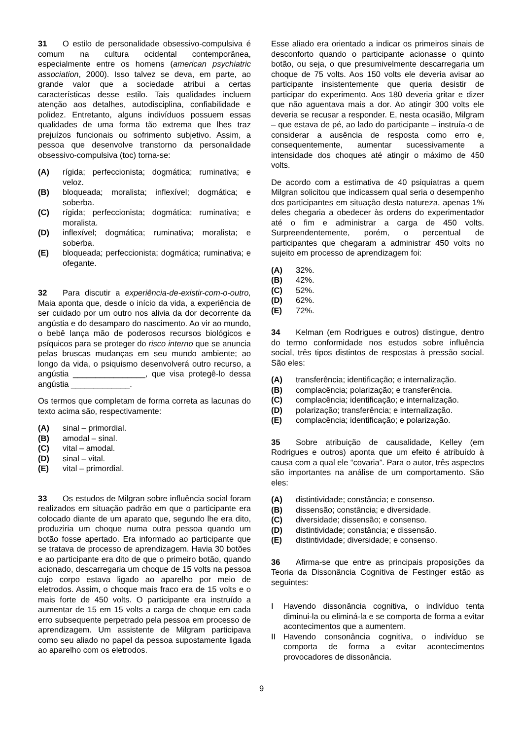31 O estilo de personalidade obsessivo-compulsiva é comum na cultura ocidental contemporânea, especialmente entre os homens (american psychiatric association, 2000). Isso talvez se deva, em parte, ao grande valor que a sociedade atribui a certas características desse estilo. Tais qualidades incluem atenção aos detalhes, autodisciplina, confiabilidade e polidez. Entretanto, alguns indivíduos possuem essas qualidades de uma forma tão extrema que lhes traz prejuízos funcionais ou sofrimento subjetivo. Assim, a pessoa que desenvolve transtorno da personalidade obsessivo-compulsiva (toc) torna-se:
(A) rígida; perfeccionista; dogmática; ruminativa; e veloz.
(B) bloqueada; moralista; inflexível; dogmática; e soberba.
(C) rígida; perfeccionista; dogmática; ruminativa; e moralista.
(D) inflexível; dogmática; ruminativa; moralista; e soberba.
(E) bloqueada; perfeccionista; dogmática; ruminativa; e ofegante.
32 Para discutir a experiência-de-existir-com-o-outro, Maia aponta que, desde o início da vida, a experiência de ser cuidado por um outro nos alivia da dor decorrente da angústia e do desamparo do nascimento. Ao vir ao mundo, o bebê lança mão de poderosos recursos biológicos e psíquicos para se proteger do risco interno que se anuncia pelas bruscas mudanças em seu mundo ambiente; ao longo da vida, o psiquismo desenvolverá outro recurso, a angústia ________________, que visa protegê-lo dessa angústia _____________.
Os termos que completam de forma correta as lacunas do texto acima são, respectivamente:
(A) sinal – primordial.
(B) amodal – sinal.
(C) vital – amodal.
(D) sinal – vital.
(E) vital – primordial.
33 Os estudos de Milgran sobre influência social foram realizados em situação padrão em que o participante era colocado diante de um aparato que, segundo lhe era dito, produziria um choque numa outra pessoa quando um botão fosse apertado. Era informado ao participante que se tratava de processo de aprendizagem. Havia 30 botões e ao participante era dito de que o primeiro botão, quando acionado, descarregaria um choque de 15 volts na pessoa cujo corpo estava ligado ao aparelho por meio de eletrodos. Assim, o choque mais fraco era de 15 volts e o mais forte de 450 volts. O participante era instruído a aumentar de 15 em 15 volts a carga de choque em cada erro subsequente perpetrado pela pessoa em processo de aprendizagem. Um assistente de Milgram participava como seu aliado no papel da pessoa supostamente ligada ao aparelho com os eletrodos.
Esse aliado era orientado a indicar os primeiros sinais de desconforto quando o participante acionasse o quinto botão, ou seja, o que presumivelmente descarregaria um choque de 75 volts. Aos 150 volts ele deveria avisar ao participante insistentemente que queria desistir de participar do experimento. Aos 180 deveria gritar e dizer que não aguentava mais a dor. Ao atingir 300 volts ele deveria se recusar a responder. E, nesta ocasião, Milgram – que estava de pé, ao lado do participante – instruía-o de considerar a ausência de resposta como erro e, consequentemente, aumentar sucessivamente a intensidade dos choques até atingir o máximo de 450 volts.
De acordo com a estimativa de 40 psiquiatras a quem Milgran solicitou que indicassem qual seria o desempenho dos participantes em situação desta natureza, apenas 1% deles chegaria a obedecer às ordens do experimentador até o fim e administrar a carga de 450 volts. Surpreendentemente, porém, o percentual de participantes que chegaram a administrar 450 volts no sujeito em processo de aprendizagem foi:
(A) 32%.
(B) 42%.
(C) 52%.
(D) 62%.
(E) 72%.
34 Kelman (em Rodrigues e outros) distingue, dentro do termo conformidade nos estudos sobre influência social, três tipos distintos de respostas à pressão social. São eles:
(A) transferência; identificação; e internalização.
(B) complacência; polarização; e transferência.
(C) complacência; identificação; e internalização.
(D) polarização; transferência; e internalização.
(E) complacência; identificação; e polarização.
35 Sobre atribuição de causalidade, Kelley (em Rodrigues e outros) aponta que um efeito é atribuído à causa com a qual ele “covaria”. Para o autor, três aspectos são importantes na análise de um comportamento. São eles:
(A) distintividade; constância; e consenso.
(B) dissensão; constância; e diversidade.
(C) diversidade; dissensão; e consenso.
(D) distintividade; constância; e dissensão.
(E) distintividade; diversidade; e consenso.
36 Afirma-se que entre as principais proposições da Teoria da Dissonância Cognitiva de Festinger estão as seguintes:
I Havendo dissonância cognitiva, o indivíduo tenta diminui-la ou eliminá-la e se comporta de forma a evitar acontecimentos que a aumentem.
II Havendo consonância cognitiva, o indivíduo se comporta de forma a evitar acontecimentos provocadores de dissonância.
9